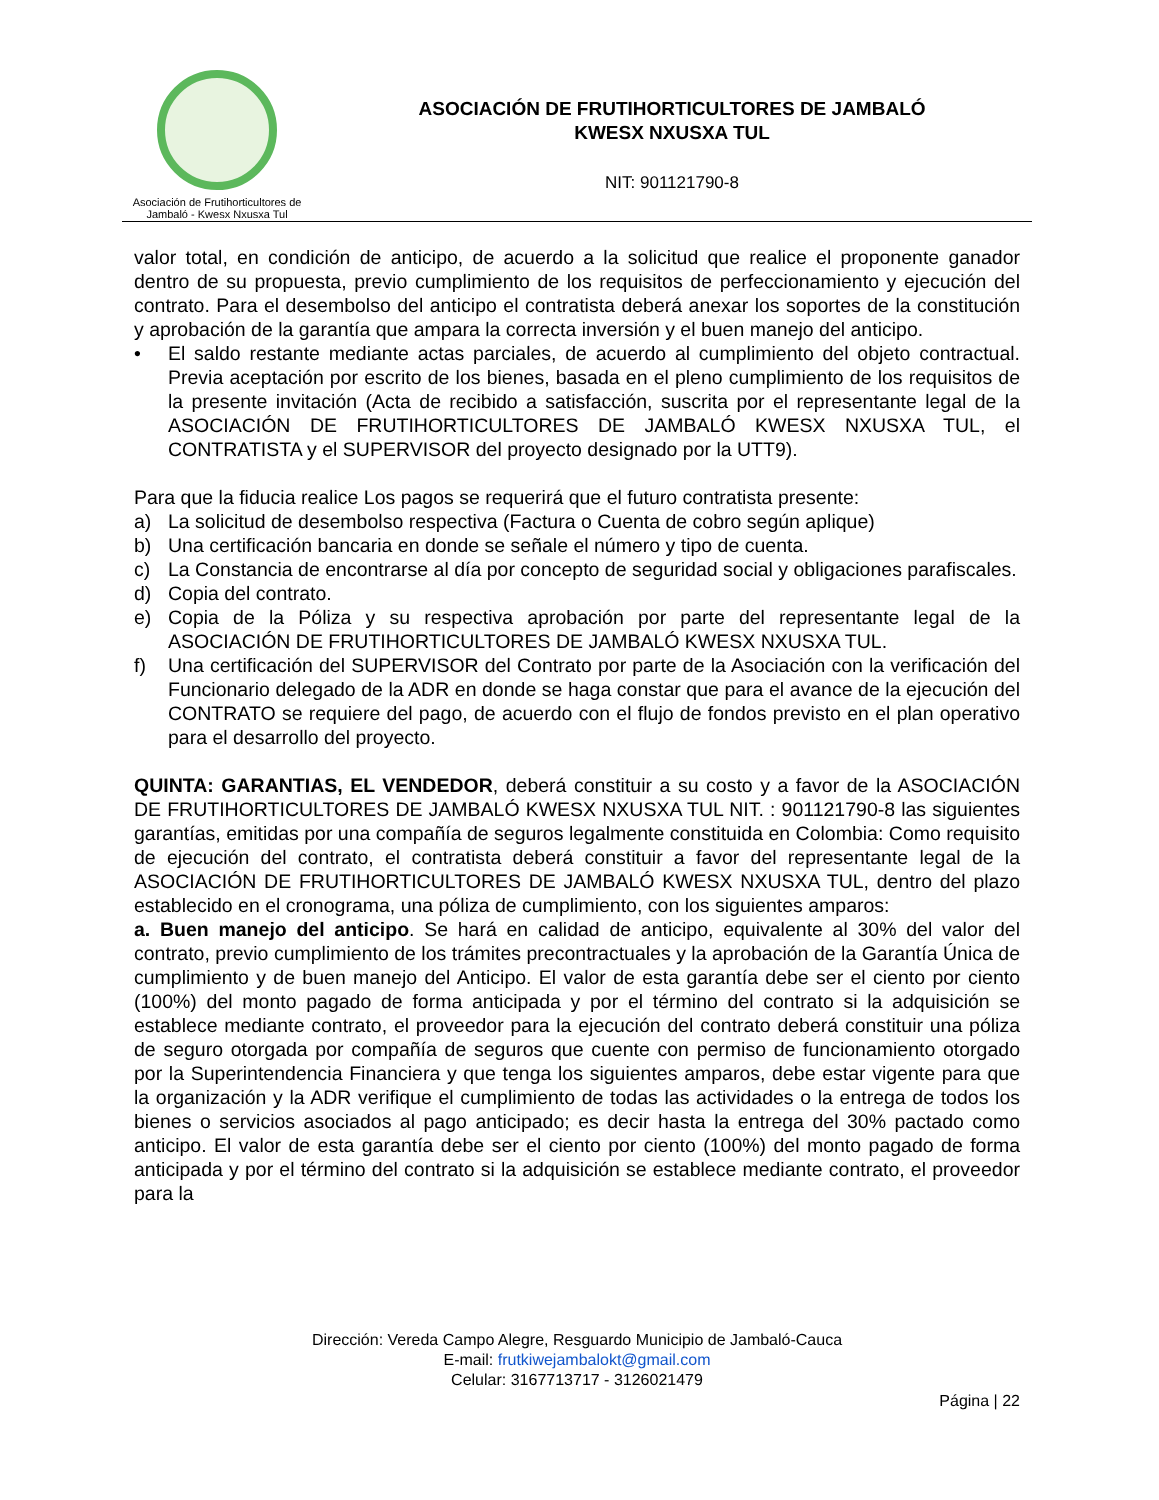Asociación de Frutihorticultores de
Jambaló - Kwesx Nxusxa Tul
ASOCIACIÓN DE FRUTIHORTICULTORES DE JAMBALÓ
KWESX NXUSXA TUL
NIT: 901121790-8
valor total, en condición de anticipo, de acuerdo a la solicitud que realice el proponente ganador dentro de su propuesta, previo cumplimiento de los requisitos de perfeccionamiento y ejecución del contrato. Para el desembolso del anticipo el contratista deberá anexar los soportes de la constitución y aprobación de la garantía que ampara la correcta inversión y el buen manejo del anticipo.
• El saldo restante mediante actas parciales, de acuerdo al cumplimiento del objeto contractual. Previa aceptación por escrito de los bienes, basada en el pleno cumplimiento de los requisitos de la presente invitación (Acta de recibido a satisfacción, suscrita por el representante legal de la ASOCIACIÓN DE FRUTIHORTICULTORES DE JAMBALÓ KWESX NXUSXA TUL, el CONTRATISTA y el SUPERVISOR del proyecto designado por la UTT9).
Para que la fiducia realice Los pagos se requerirá que el futuro contratista presente:
a) La solicitud de desembolso respectiva (Factura o Cuenta de cobro según aplique)
b) Una certificación bancaria en donde se señale el número y tipo de cuenta.
c) La Constancia de encontrarse al día por concepto de seguridad social y obligaciones parafiscales.
d) Copia del contrato.
e) Copia de la Póliza y su respectiva aprobación por parte del representante legal de la ASOCIACIÓN DE FRUTIHORTICULTORES DE JAMBALÓ KWESX NXUSXA TUL.
f) Una certificación del SUPERVISOR del Contrato por parte de la Asociación con la verificación del Funcionario delegado de la ADR en donde se haga constar que para el avance de la ejecución del CONTRATO se requiere del pago, de acuerdo con el flujo de fondos previsto en el plan operativo para el desarrollo del proyecto.
QUINTA: GARANTIAS, EL VENDEDOR, deberá constituir a su costo y a favor de la ASOCIACIÓN DE FRUTIHORTICULTORES DE JAMBALÓ KWESX NXUSXA TUL NIT. : 901121790-8 las siguientes garantías, emitidas por una compañía de seguros legalmente constituida en Colombia: Como requisito de ejecución del contrato, el contratista deberá constituir a favor del representante legal de la ASOCIACIÓN DE FRUTIHORTICULTORES DE JAMBALÓ KWESX NXUSXA TUL, dentro del plazo establecido en el cronograma, una póliza de cumplimiento, con los siguientes amparos:
a. Buen manejo del anticipo. Se hará en calidad de anticipo, equivalente al 30% del valor del contrato, previo cumplimiento de los trámites precontractuales y la aprobación de la Garantía Única de cumplimiento y de buen manejo del Anticipo. El valor de esta garantía debe ser el ciento por ciento (100%) del monto pagado de forma anticipada y por el término del contrato si la adquisición se establece mediante contrato, el proveedor para la ejecución del contrato deberá constituir una póliza de seguro otorgada por compañía de seguros que cuente con permiso de funcionamiento otorgado por la Superintendencia Financiera y que tenga los siguientes amparos, debe estar vigente para que la organización y la ADR verifique el cumplimiento de todas las actividades o la entrega de todos los bienes o servicios asociados al pago anticipado; es decir hasta la entrega del 30% pactado como anticipo. El valor de esta garantía debe ser el ciento por ciento (100%) del monto pagado de forma anticipada y por el término del contrato si la adquisición se establece mediante contrato, el proveedor para la
Dirección: Vereda Campo Alegre, Resguardo Municipio de Jambaló-Cauca
E-mail: frutkiwejambalokt@gmail.com
Celular: 3167713717 - 3126021479
Página | 22